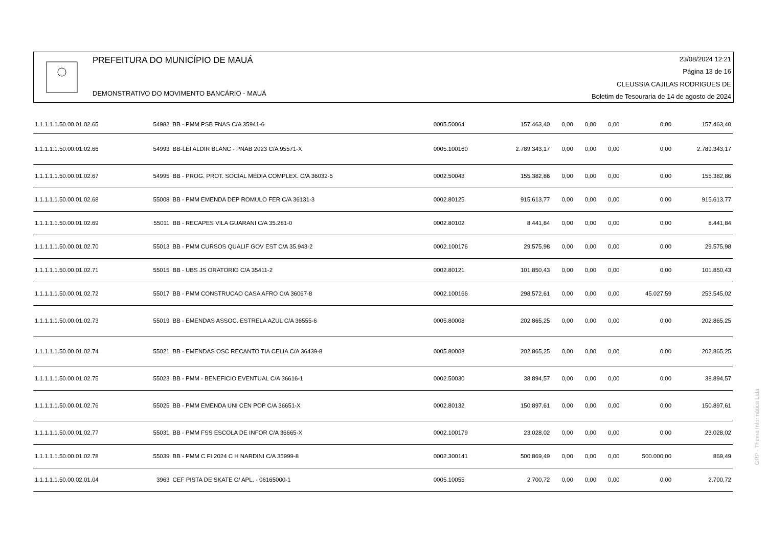PREFEITURA DO MUNICÍPIO DE MAUÁ
DEMONSTRATIVO DO MOVIMENTO BANCÁRIO - MAUÁ
23/08/2024 12:21
Página 13 de 16
CLEUSSIA CAJILAS RODRIGUES DE
Boletim de Tesouraria de 14 de agosto de 2024
| 1.1.1.1.1.50.00.01.02.65 | 54982 | BB - PMM PSB FNAS C/A 35941-6 | 0005.50064 | 157.463,40 | 0,00 | 0,00 | 0,00 | 0,00 | 157.463,40 |
| 1.1.1.1.1.50.00.01.02.66 | 54993 | BB-LEI ALDIR BLANC - PNAB 2023 C/A 95571-X | 0005.100160 | 2.789.343,17 | 0,00 | 0,00 | 0,00 | 0,00 | 2.789.343,17 |
| 1.1.1.1.1.50.00.01.02.67 | 54995 | BB - PROG. PROT. SOCIAL MÉDIA COMPLEX. C/A 36032-5 | 0002.50043 | 155.382,86 | 0,00 | 0,00 | 0,00 | 0,00 | 155.382,86 |
| 1.1.1.1.1.50.00.01.02.68 | 55008 | BB - PMM EMENDA DEP ROMULO FER C/A 36131-3 | 0002.80125 | 915.613,77 | 0,00 | 0,00 | 0,00 | 0,00 | 915.613,77 |
| 1.1.1.1.1.50.00.01.02.69 | 55011 | BB - RECAPES VILA GUARANI C/A 35.281-0 | 0002.80102 | 8.441,84 | 0,00 | 0,00 | 0,00 | 0,00 | 8.441,84 |
| 1.1.1.1.1.50.00.01.02.70 | 55013 | BB - PMM CURSOS QUALIF GOV EST C/A 35.943-2 | 0002.100176 | 29.575,98 | 0,00 | 0,00 | 0,00 | 0,00 | 29.575,98 |
| 1.1.1.1.1.50.00.01.02.71 | 55015 | BB - UBS JS ORATORIO C/A 35411-2 | 0002.80121 | 101.850,43 | 0,00 | 0,00 | 0,00 | 0,00 | 101.850,43 |
| 1.1.1.1.1.50.00.01.02.72 | 55017 | BB - PMM CONSTRUCAO CASA AFRO C/A 36067-8 | 0002.100166 | 298.572,61 | 0,00 | 0,00 | 0,00 | 45.027,59 | 253.545,02 |
| 1.1.1.1.1.50.00.01.02.73 | 55019 | BB - EMENDAS ASSOC. ESTRELA AZUL C/A 36555-6 | 0005.80008 | 202.865,25 | 0,00 | 0,00 | 0,00 | 0,00 | 202.865,25 |
| 1.1.1.1.1.50.00.01.02.74 | 55021 | BB - EMENDAS OSC RECANTO TIA CELIA C/A 36439-8 | 0005.80008 | 202.865,25 | 0,00 | 0,00 | 0,00 | 0,00 | 202.865,25 |
| 1.1.1.1.1.50.00.01.02.75 | 55023 | BB - PMM - BENEFICIO EVENTUAL C/A 36616-1 | 0002.50030 | 38.894,57 | 0,00 | 0,00 | 0,00 | 0,00 | 38.894,57 |
| 1.1.1.1.1.50.00.01.02.76 | 55025 | BB - PMM EMENDA UNI CEN POP C/A 36651-X | 0002.80132 | 150.897,61 | 0,00 | 0,00 | 0,00 | 0,00 | 150.897,61 |
| 1.1.1.1.1.50.00.01.02.77 | 55031 | BB - PMM FSS ESCOLA DE INFOR C/A 36665-X | 0002.100179 | 23.028,02 | 0,00 | 0,00 | 0,00 | 0,00 | 23.028,02 |
| 1.1.1.1.1.50.00.01.02.78 | 55039 | BB - PMM C FI 2024 C H NARDINI C/A 35999-8 | 0002.300141 | 500.869,49 | 0,00 | 0,00 | 0,00 | 500.000,00 | 869,49 |
| 1.1.1.1.1.50.00.02.01.04 | 3963 | CEF PISTA DE SKATE C/ APL. - 06165000-1 | 0005.10055 | 2.700,72 | 0,00 | 0,00 | 0,00 | 0,00 | 2.700,72 |
GRP - Thema Informática Ltda